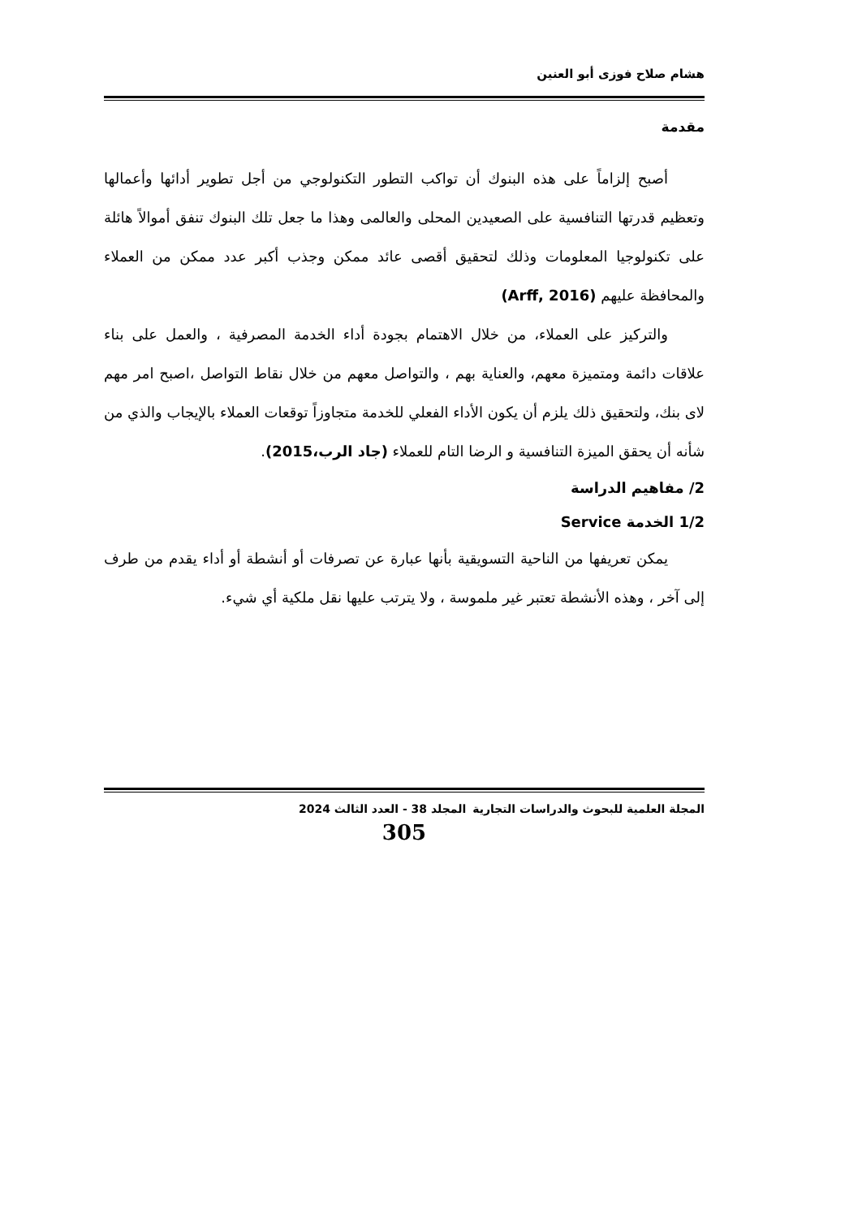هشام صلاح فوزى أبو العنين
مقدمة
أصبح إلزاماً على هذه البنوك أن تواكب التطور التكنولوجي من أجل تطوير أدائها وأعمالها وتعظيم قدرتها التنافسية على الصعيدين المحلى والعالمى وهذا ما جعل تلك البنوك تنفق أموالاً هائلة على تكنولوجيا المعلومات وذلك لتحقيق أقصى عائد ممكن وجذب أكبر عدد ممكن من العملاء والمحافظة عليهم (Arff, 2016)
والتركيز على العملاء، من خلال الاهتمام بجودة أداء الخدمة المصرفية ، والعمل على بناء علاقات دائمة ومتميزة معهم، والعناية بهم ، والتواصل معهم من خلال نقاط التواصل ،اصبح امر مهم لاى بنك، ولتحقيق ذلك يلزم أن يكون الأداء الفعلي للخدمة متجاوزاً توقعات العملاء بالإيجاب والذي من شأنه أن يحقق الميزة التنافسية و الرضا التام للعملاء (جاد الرب،2015).
2/ مفاهيم الدراسة
1/2 الخدمة Service
يمكن تعريفها من الناحية التسويقية بأنها عبارة عن تصرفات أو أنشطة أو أداء يقدم من طرف إلى آخر ، وهذه الأنشطة تعتبر غير ملموسة ، ولا يترتب عليها نقل ملكية أي شيء.
المجلة العلمية للبحوث والدراسات التجارية المجلد 38 - العدد الثالث 2024
305